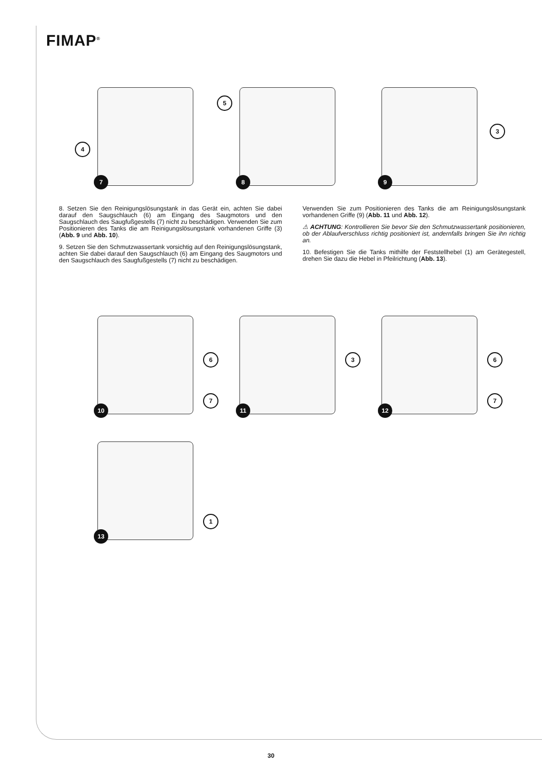FIMAP<sup>®</sup>
4
7
5
8
3
9
8. Setzen Sie den Reinigungslösungstank in das Gerät ein, achten Sie dabei darauf den Saugschlauch (6) am Eingang des Saugmotors und den Saugschlauch des Saugfußgestells (7) nicht zu beschädigen. Verwenden Sie zum Positionieren des Tanks die am Reinigungslösungstank vorhandenen Griffe (3) (Abb. 9 und Abb. 10).
9. Setzen Sie den Schmutzwassertank vorsichtig auf den Reinigungslösungstank, achten Sie dabei darauf den Saugschlauch (6) am Eingang des Saugmotors und den Saugschlauch des Saugfußgestells (7) nicht zu beschädigen.
Verwenden Sie zum Positionieren des Tanks die am Reinigungslösungstank vorhandenen Griffe (9) (Abb. 11 und Abb. 12).
⚠ ACHTUNG: Kontrollieren Sie bevor Sie den Schmutzwassertank positionieren, ob der Ablaufverschluss richtig positioniert ist, andernfalls bringen Sie ihn richtig an.
10. Befestigen Sie die Tanks mithilfe der Feststellhebel (1) am Gerätegestell, drehen Sie dazu die Hebel in Pfeilrichtung (Abb. 13).
6
7
10
3
11
6
7
12
1
13
30